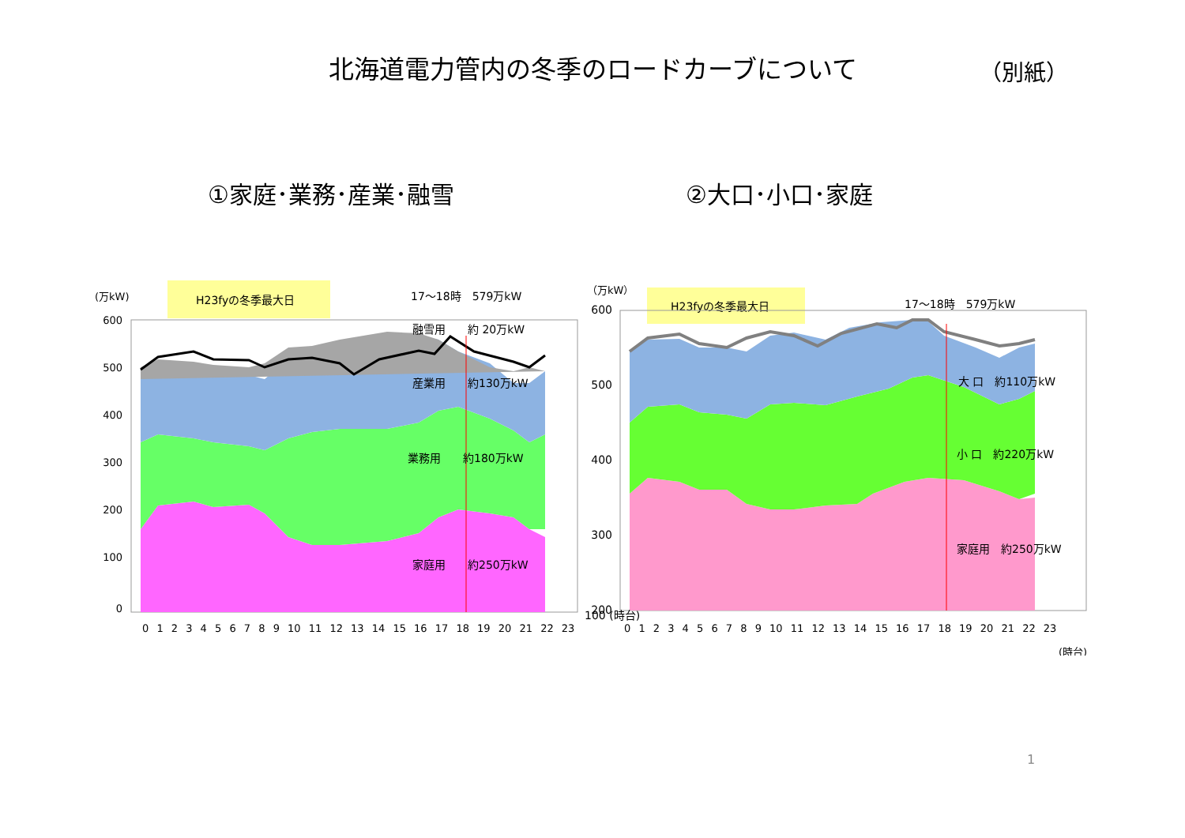北海道電力管内の冬季のロードカーブについて （別紙）
①家庭･業務･産業･融雪 ②大口･小口･家庭
(万kW)
H23fyの冬季最大日
17〜18時　579万kW
600
500
400
300
200
100
0
0 1 2 3 4 5 6 7 8 9 10 11 12 13 14 15 16 17 18 19 20 21 22 23
融雪用　　約 20万kW
産業用　　約130万kW
業務用　　約180万kW
家庭用　　約250万kW
（万kW）
H23fyの冬季最大日
17〜18時　579万kW
600
500
400
300
200
0 1 2 3 4 5 6 7 8 9 10 11 12 13 14 15 16 17 18 19 20 21 22 23
(時台)
大 口　約110万kW
小 口　約220万kW
家庭用　約250万kW
100 (時台)
1